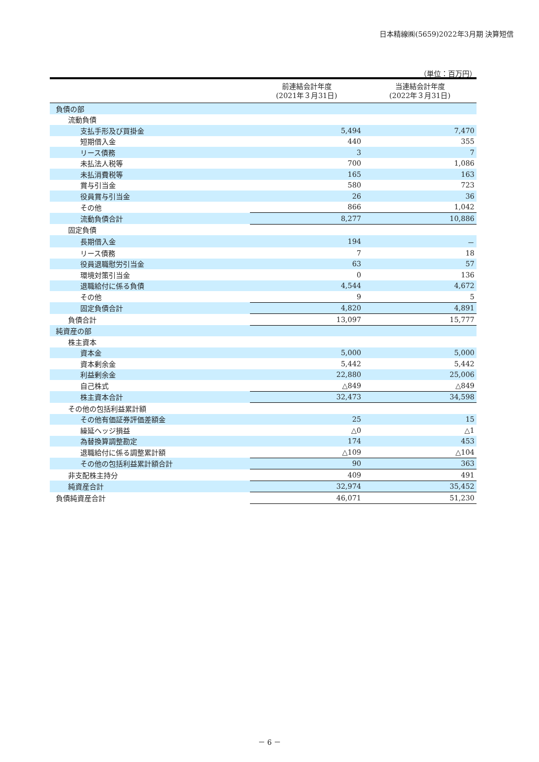日本精線㈱(5659)2022年3月期 決算短信
（単位：百万円）
| | 前連結会計年度 (2021年３月31日) | 当連結会計年度 (2022年３月31日) |
| --- | --- | --- |
| 負債の部 | | |
| 流動負債 | | |
| 支払手形及び買掛金 | 5,494 | 7,470 |
| 短期借入金 | 440 | 355 |
| リース債務 | 3 | 7 |
| 未払法人税等 | 700 | 1,086 |
| 未払消費税等 | 165 | 163 |
| 賞与引当金 | 580 | 723 |
| 役員賞与引当金 | 26 | 36 |
| その他 | 866 | 1,042 |
| 流動負債合計 | 8,277 | 10,886 |
| 固定負債 | | |
| 長期借入金 | 194 | － |
| リース債務 | 7 | 18 |
| 役員退職慰労引当金 | 63 | 57 |
| 環境対策引当金 | 0 | 136 |
| 退職給付に係る負債 | 4,544 | 4,672 |
| その他 | 9 | 5 |
| 固定負債合計 | 4,820 | 4,891 |
| 負債合計 | 13,097 | 15,777 |
| 純資産の部 | | |
| 株主資本 | | |
| 資本金 | 5,000 | 5,000 |
| 資本剰余金 | 5,442 | 5,442 |
| 利益剰余金 | 22,880 | 25,006 |
| 自己株式 | △849 | △849 |
| 株主資本合計 | 32,473 | 34,598 |
| その他の包括利益累計額 | | |
| その他有価証券評価差額金 | 25 | 15 |
| 繰延ヘッジ損益 | △0 | △1 |
| 為替換算調整勘定 | 174 | 453 |
| 退職給付に係る調整累計額 | △109 | △104 |
| その他の包括利益累計額合計 | 90 | 363 |
| 非支配株主持分 | 409 | 491 |
| 純資産合計 | 32,974 | 35,452 |
| 負債純資産合計 | 46,071 | 51,230 |
－ 6 －